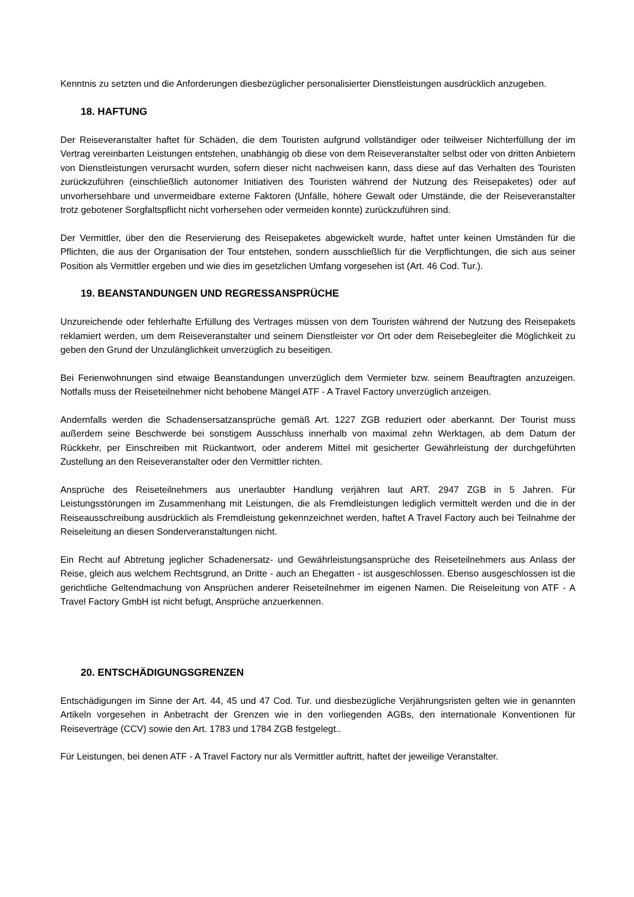Kenntnis zu setzten und die Anforderungen diesbezüglicher personalisierter Dienstleistungen ausdrücklich anzugeben.
18. HAFTUNG
Der Reiseveranstalter haftet für Schäden, die dem Touristen aufgrund vollständiger oder teilweiser Nichterfüllung der im Vertrag vereinbarten Leistungen entstehen, unabhängig ob diese von dem Reiseveranstalter selbst oder von dritten Anbietern von Dienstleistungen verursacht wurden, sofern dieser nicht nachweisen kann, dass diese auf das Verhalten des Touristen zurückzuführen (einschließlich autonomer Initiativen des Touristen während der Nutzung des Reisepaketes) oder auf unvorhersehbare und unvermeidbare externe Faktoren (Unfälle, höhere Gewalt oder Umstände, die der Reiseveranstalter trotz gebotener Sorgfaltspflicht nicht vorhersehen oder vermeiden konnte) zurückzuführen sind.
Der Vermittler, über den die Reservierung des Reisepaketes abgewickelt wurde, haftet unter keinen Umständen für die Pflichten, die aus der Organisation der Tour entstehen, sondern ausschließlich für die Verpflichtungen, die sich aus seiner Position als Vermittler ergeben und wie dies im gesetzlichen Umfang vorgesehen ist (Art. 46 Cod. Tur.).
19. BEANSTANDUNGEN UND REGRESSANSPRÜCHE
Unzureichende oder fehlerhafte Erfüllung des Vertrages müssen von dem Touristen während der Nutzung des Reisepakets reklamiert werden, um dem Reiseveranstalter und seinem Dienstleister vor Ort oder dem Reisebegleiter die Möglichkeit zu geben den Grund der Unzulänglichkeit unverzüglich zu beseitigen.
Bei Ferienwohnungen sind etwaige Beanstandungen unverzüglich dem Vermieter bzw. seinem Beauftragten anzuzeigen. Notfalls muss der Reiseteilnehmer nicht behobene Mängel ATF - A Travel Factory unverzüglich anzeigen.
Andernfalls werden die Schadensersatzansprüche gemäß Art. 1227 ZGB reduziert oder aberkannt. Der Tourist muss außerdem seine Beschwerde bei sonstigem Ausschluss innerhalb von maximal zehn Werktagen, ab dem Datum der Rückkehr, per Einschreiben mit Rückantwort, oder anderem Mittel mit gesicherter Gewährleistung der durchgeführten Zustellung an den Reiseveranstalter oder den Vermittler richten.
Ansprüche des Reiseteilnehmers aus unerlaubter Handlung verjähren laut ART. 2947 ZGB in 5 Jahren. Für Leistungsstörungen im Zusammenhang mit Leistungen, die als Fremdleistungen lediglich vermittelt werden und die in der Reiseausschreibung ausdrücklich als Fremdleistung gekennzeichnet werden, haftet A Travel Factory auch bei Teilnahme der Reiseleitung an diesen Sonderveranstaltungen nicht.
Ein Recht auf Abtretung jeglicher Schadenersatz- und Gewährleistungsansprüche des Reiseteilnehmers aus Anlass der Reise, gleich aus welchem Rechtsgrund, an Dritte - auch an Ehegatten - ist ausgeschlossen. Ebenso ausgeschlossen ist die gerichtliche Geltendmachung von Ansprüchen anderer Reiseteilnehmer im eigenen Namen. Die Reiseleitung von ATF - A Travel Factory GmbH ist nicht befugt, Ansprüche anzuerkennen.
20. ENTSCHÄDIGUNGSGRENZEN
Entschädigungen im Sinne der Art. 44, 45 und 47 Cod. Tur. und diesbezügliche Verjährungsristen gelten wie in genannten Artikeln vorgesehen in Anbetracht der Grenzen wie in den vorliegenden AGBs, den internationale Konventionen für Reiseverträge (CCV) sowie den Art. 1783 und 1784 ZGB festgelegt..
Für Leistungen, bei denen ATF - A Travel Factory nur als Vermittler auftritt, haftet der jeweilige Veranstalter.